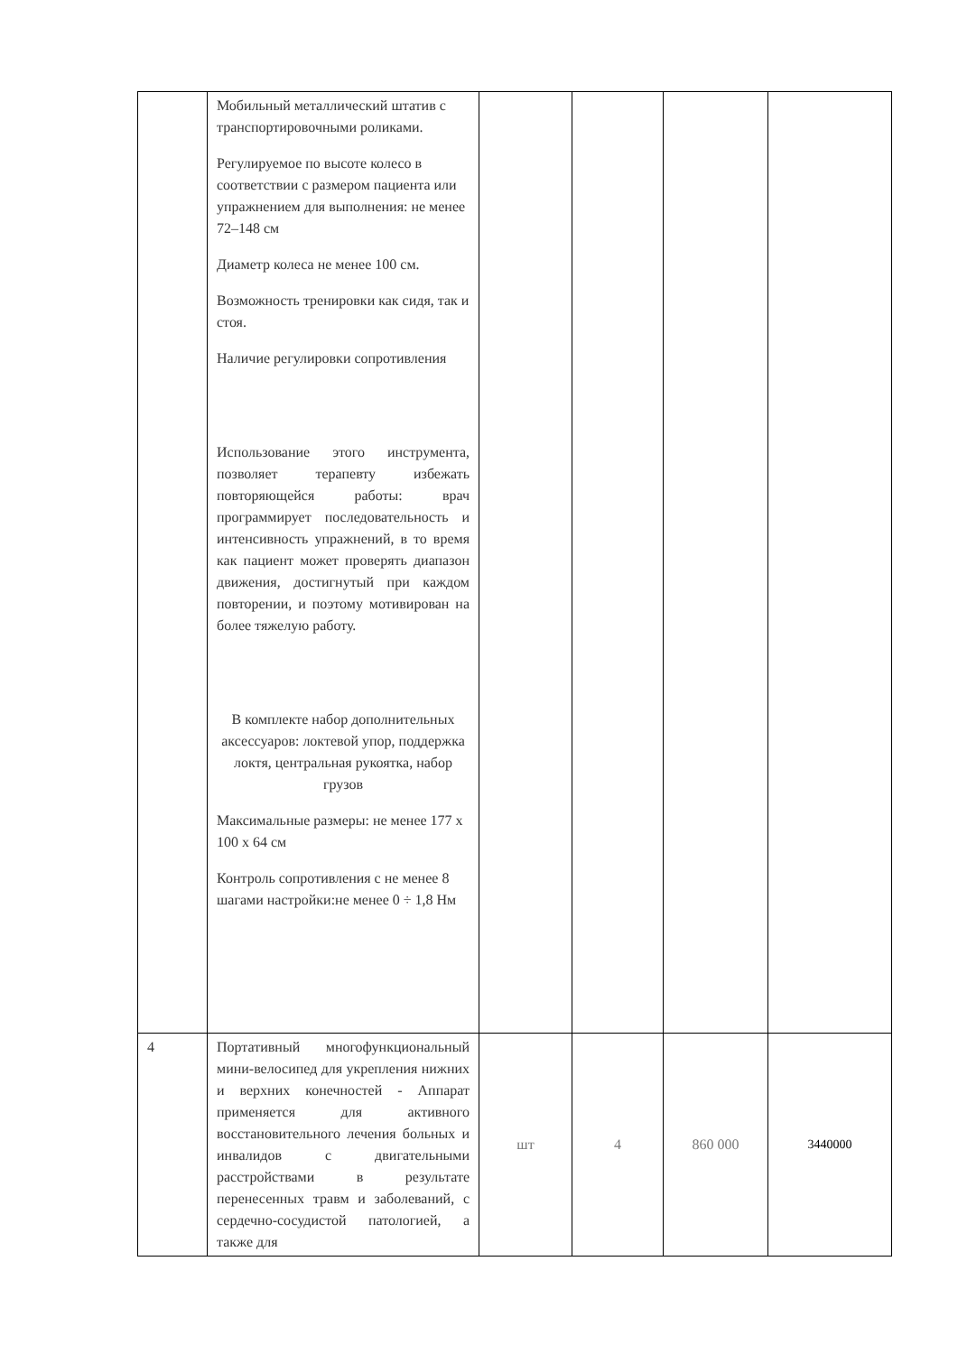| | Мобильный металлический штатив с транспортировочными роликами. Регулируемое по высоте колесо в соответствии с размером пациента или упражнением для выполнения: не менее 72–148 см Диаметр колеса не менее 100 см. Возможность тренировки как сидя, так и стоя. Наличие регулировки сопротивления Использование этого инструмента, позволяет терапевту избежать повторяющейся работы: врач программирует последовательность и интенсивность упражнений, в то время как пациент может проверять диапазон движения, достигнутый при каждом повторении, и поэтому мотивирован на более тяжелую работу. В комплекте набор дополнительных аксессуаров: локтевой упор, поддержка локтя, центральная рукоятка, набор грузов Максимальные размеры: не менее 177 x 100 x 64 см Контроль сопротивления с не менее 8 шагами настройки:не менее 0 ÷ 1,8 Нм | | | | |
| 4 | Портативный многофункциональный мини-велосипед для укрепления нижних и верхних конечностей - Аппарат применяется для активного восстановительного лечения больных и инвалидов с двигательными расстройствами в результате перенесенных травм и заболеваний, с сердечно-сосудистой патологией, а также для | шт | 4 | 860 000 | 3440000 |